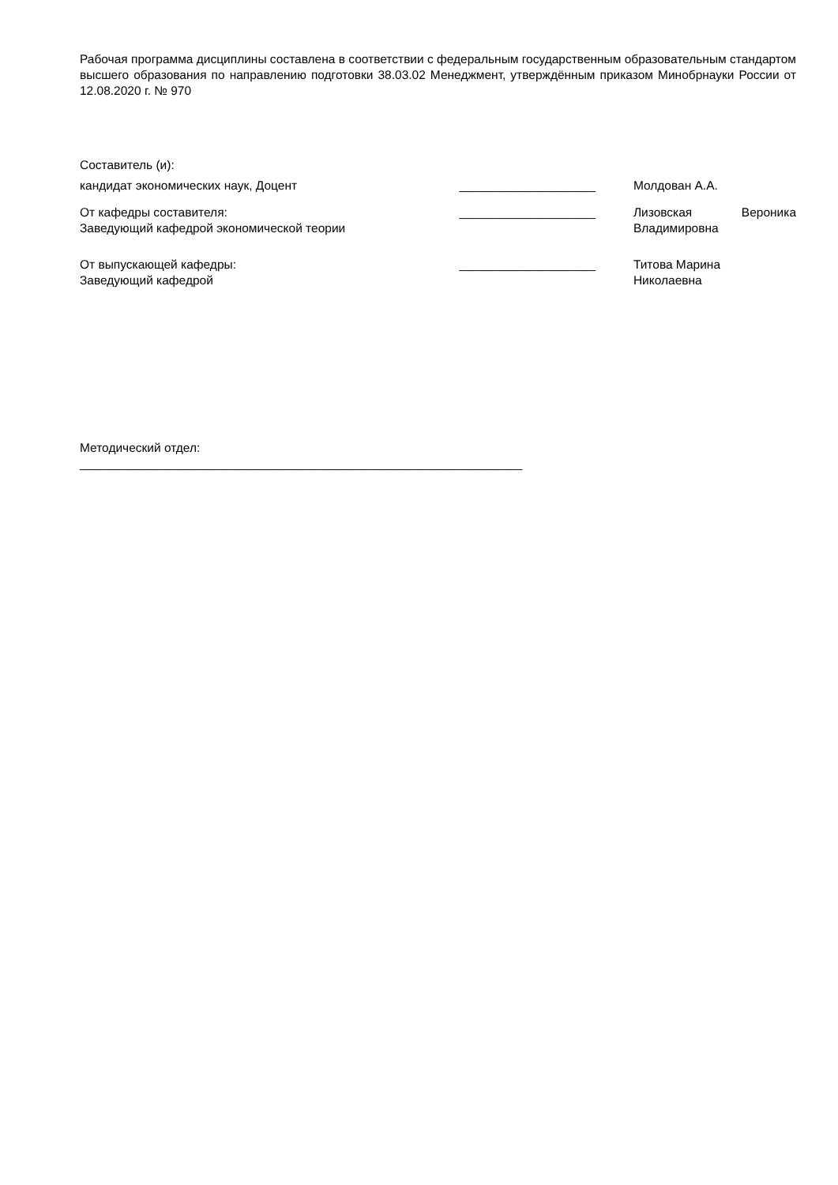Рабочая программа дисциплины составлена в соответствии с федеральным государственным образовательным стандартом высшего образования по направлению подготовки 38.03.02 Менеджмент, утверждённым приказом Минобрнауки России от 12.08.2020 г. № 970
Составитель (и):
кандидат экономических наук, Доцент ____________________ Молдован А.А.
От кафедры составителя:
Заведующий кафедрой экономической теории
____________________ Лизовская Вероника Владимировна
От выпускающей кафедры:
Заведующий кафедрой
____________________ Титова Марина
Николаевна
Методический отдел:
_________________________________________________________________